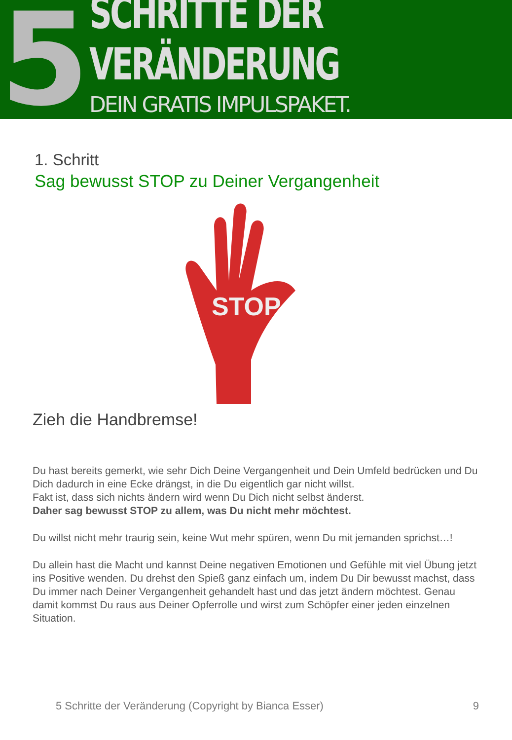5
SCHRITTE DER VERÄNDERUNG
DEIN GRATIS IMPULSPAKET.
1. Schritt
Sag bewusst STOP zu Deiner Vergangenheit
STOP
Zieh die Handbremse!
Du hast bereits gemerkt, wie sehr Dich Deine Vergangenheit und Dein Umfeld bedrücken und Du Dich dadurch in eine Ecke drängst, in die Du eigentlich gar nicht willst.
Fakt ist, dass sich nichts ändern wird wenn Du Dich nicht selbst änderst.
Daher sag bewusst STOP zu allem, was Du nicht mehr möchtest.
Du willst nicht mehr traurig sein, keine Wut mehr spüren, wenn Du mit jemanden sprichst…!
Du allein hast die Macht und kannst Deine negativen Emotionen und Gefühle mit viel Übung jetzt ins Positive wenden. Du drehst den Spieß ganz einfach um, indem Du Dir bewusst machst, dass Du immer nach Deiner Vergangenheit gehandelt hast und das jetzt ändern möchtest. Genau damit kommst Du raus aus Deiner Opferrolle und wirst zum Schöpfer einer jeden einzelnen Situation.
5 Schritte der Veränderung (Copyright by Bianca Esser) 9